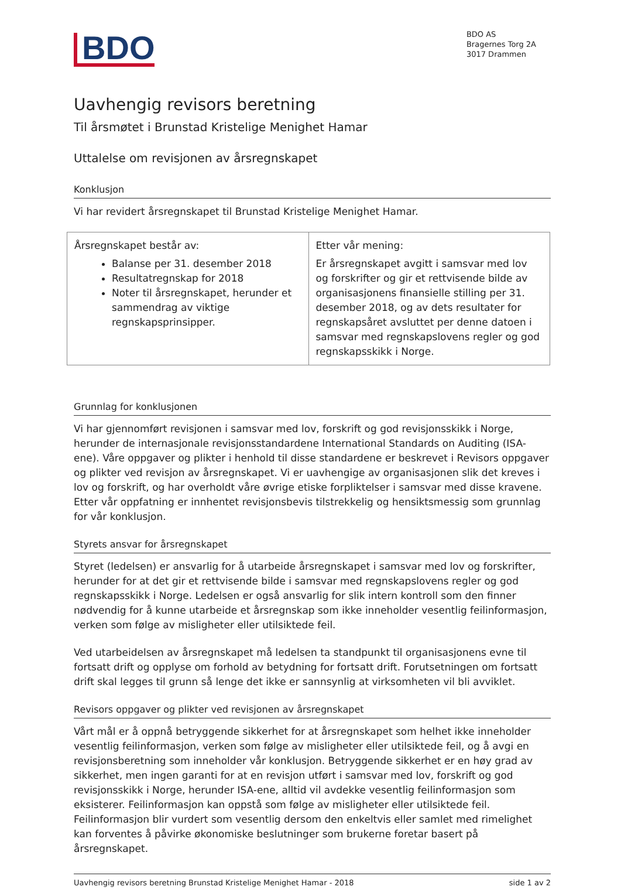BDO
BDO AS
Bragernes Torg 2A
3017 Drammen
Uavhengig revisors beretning
Til årsmøtet i Brunstad Kristelige Menighet Hamar
Uttalelse om revisjonen av årsregnskapet
Konklusjon
Vi har revidert årsregnskapet til Brunstad Kristelige Menighet Hamar.
| Årsregnskapet består av: Balanse per 31. desember 2018 Resultatregnskap for 2018 Noter til årsregnskapet, herunder et sammendrag av viktige regnskapsprinsipper. | Etter vår mening: Er årsregnskapet avgitt i samsvar med lov og forskrifter og gir et rettvisende bilde av organisasjonens finansielle stilling per 31. desember 2018, og av dets resultater for regnskapsåret avsluttet per denne datoen i samsvar med regnskapslovens regler og god regnskapsskikk i Norge. |
Grunnlag for konklusjonen
Vi har gjennomført revisjonen i samsvar med lov, forskrift og god revisjonsskikk i Norge, herunder de internasjonale revisjonsstandardene International Standards on Auditing (ISA-ene). Våre oppgaver og plikter i henhold til disse standardene er beskrevet i Revisors oppgaver og plikter ved revisjon av årsregnskapet. Vi er uavhengige av organisasjonen slik det kreves i lov og forskrift, og har overholdt våre øvrige etiske forpliktelser i samsvar med disse kravene. Etter vår oppfatning er innhentet revisjonsbevis tilstrekkelig og hensiktsmessig som grunnlag for vår konklusjon.
Styrets ansvar for årsregnskapet
Styret (ledelsen) er ansvarlig for å utarbeide årsregnskapet i samsvar med lov og forskrifter, herunder for at det gir et rettvisende bilde i samsvar med regnskapslovens regler og god regnskapsskikk i Norge. Ledelsen er også ansvarlig for slik intern kontroll som den finner nødvendig for å kunne utarbeide et årsregnskap som ikke inneholder vesentlig feilinformasjon, verken som følge av misligheter eller utilsiktede feil.
Ved utarbeidelsen av årsregnskapet må ledelsen ta standpunkt til organisasjonens evne til fortsatt drift og opplyse om forhold av betydning for fortsatt drift. Forutsetningen om fortsatt drift skal legges til grunn så lenge det ikke er sannsynlig at virksomheten vil bli avviklet.
Revisors oppgaver og plikter ved revisjonen av årsregnskapet
Vårt mål er å oppnå betryggende sikkerhet for at årsregnskapet som helhet ikke inneholder vesentlig feilinformasjon, verken som følge av misligheter eller utilsiktede feil, og å avgi en revisjonsberetning som inneholder vår konklusjon. Betryggende sikkerhet er en høy grad av sikkerhet, men ingen garanti for at en revisjon utført i samsvar med lov, forskrift og god revisjonsskikk i Norge, herunder ISA-ene, alltid vil avdekke vesentlig feilinformasjon som eksisterer. Feilinformasjon kan oppstå som følge av misligheter eller utilsiktede feil. Feilinformasjon blir vurdert som vesentlig dersom den enkeltvis eller samlet med rimelighet kan forventes å påvirke økonomiske beslutninger som brukerne foretar basert på årsregnskapet.
Uavhengig revisors beretning Brunstad Kristelige Menighet Hamar - 2018 side 1 av 2